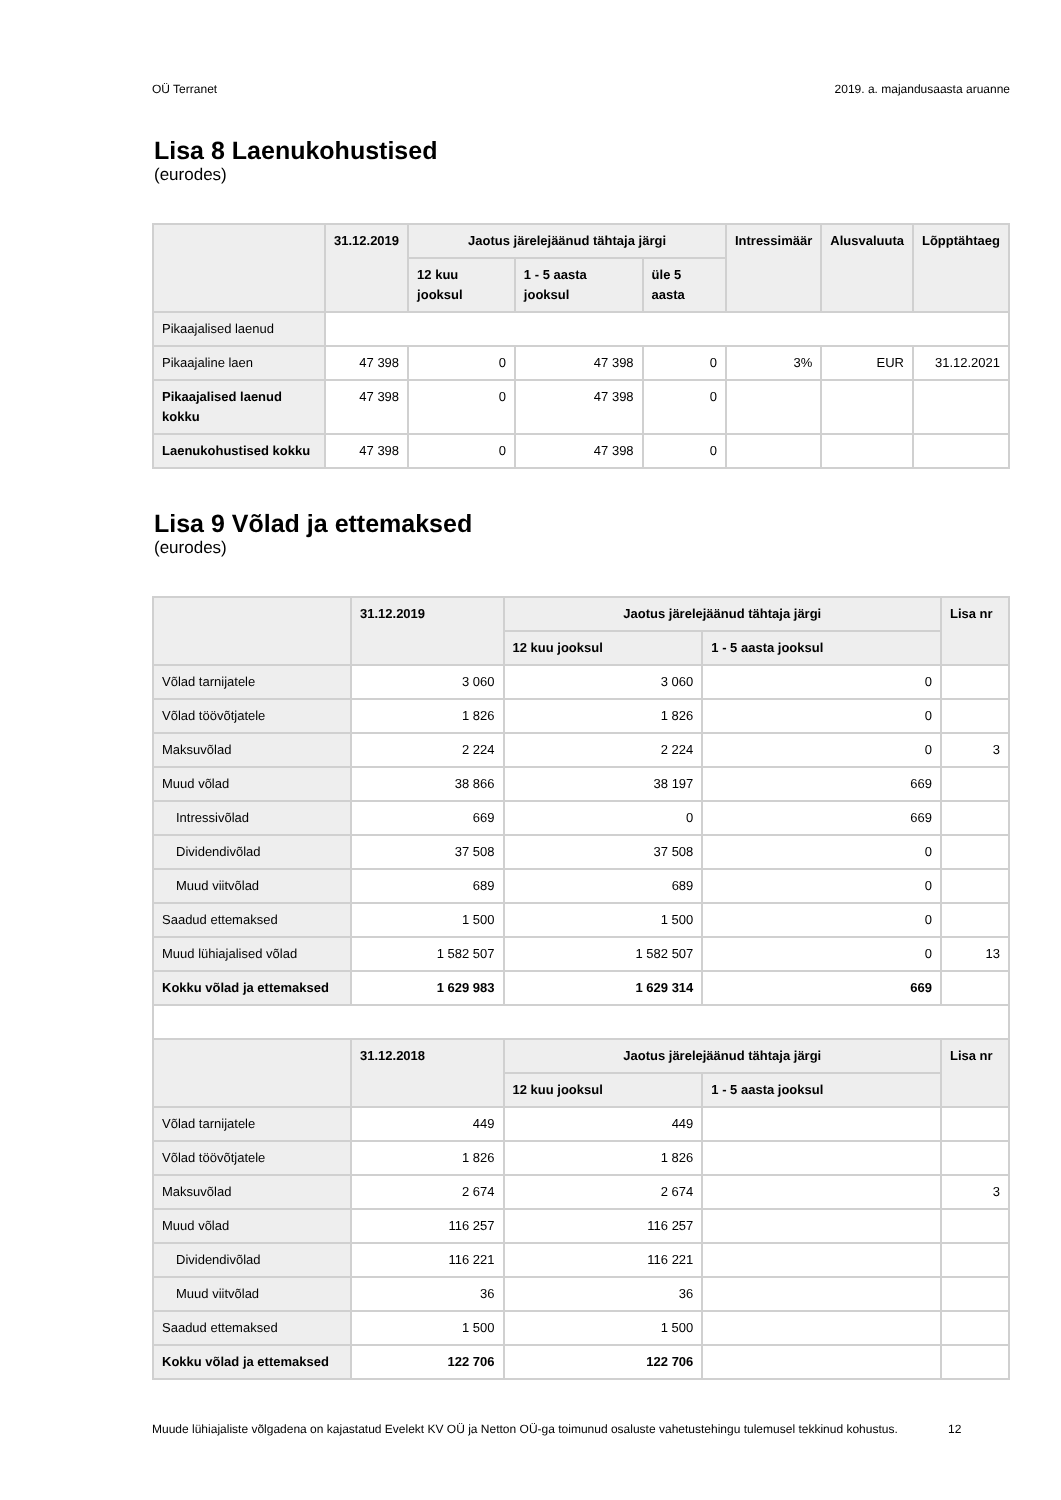OÜ Terranet 2019. a. majandusaasta aruanne
Lisa 8 Laenukohustised
(eurodes)
| | 31.12.2019 | Jaotus järelejäänud tähtaja järgi | | | Intressimäär | Alusvaluuta | Lõpptähtaeg |
| --- | --- | --- | --- | --- | --- | --- | --- |
| | | 12 kuu jooksul | 1 - 5 aasta jooksul | üle 5 aasta | | | |
| Pikaajalised laenud | | | | | | | |
| Pikaajaline laen | 47 398 | 0 | 47 398 | 0 | 3% | EUR | 31.12.2021 |
| Pikaajalised laenud kokku | 47 398 | 0 | 47 398 | 0 | | | |
| Laenukohustised kokku | 47 398 | 0 | 47 398 | 0 | | | |
Lisa 9 Võlad ja ettemaksed
(eurodes)
| | 31.12.2019 | Jaotus järelejäänud tähtaja järgi | | Lisa nr |
| --- | --- | --- | --- | --- |
| | | 12 kuu jooksul | 1 - 5 aasta jooksul | |
| Võlad tarnijatele | 3 060 | 3 060 | 0 | |
| Võlad töövõtjatele | 1 826 | 1 826 | 0 | |
| Maksuvõlad | 2 224 | 2 224 | 0 | 3 |
| Muud võlad | 38 866 | 38 197 | 669 | |
| Intressivõlad | 669 | 0 | 669 | |
| Dividendivõlad | 37 508 | 37 508 | 0 | |
| Muud viitvõlad | 689 | 689 | 0 | |
| Saadud ettemaksed | 1 500 | 1 500 | 0 | |
| Muud lühiajalised võlad | 1 582 507 | 1 582 507 | 0 | 13 |
| Kokku võlad ja ettemaksed | 1 629 983 | 1 629 314 | 669 | |
| | 31.12.2018 | Jaotus järelejäänud tähtaja järgi | | Lisa nr |
| | | 12 kuu jooksul | 1 - 5 aasta jooksul | |
| Võlad tarnijatele | 449 | 449 | | |
| Võlad töövõtjatele | 1 826 | 1 826 | | |
| Maksuvõlad | 2 674 | 2 674 | | 3 |
| Muud võlad | 116 257 | 116 257 | | |
| Dividendivõlad | 116 221 | 116 221 | | |
| Muud viitvõlad | 36 | 36 | | |
| Saadud ettemaksed | 1 500 | 1 500 | | |
| Kokku võlad ja ettemaksed | 122 706 | 122 706 | | |
Muude lühiajaliste võlgadena on kajastatud Evelekt KV OÜ ja Netton OÜ-ga toimunud osaluste vahetustehingu tulemusel tekkinud kohustus.
12